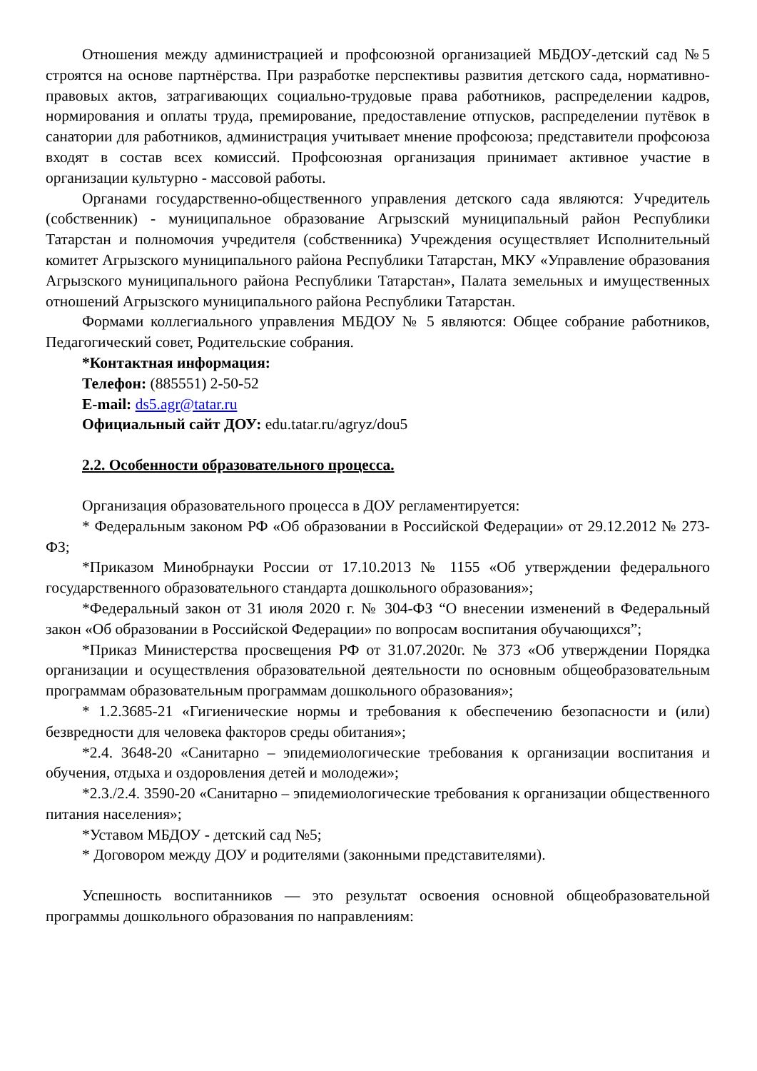Отношения между администрацией и профсоюзной организацией МБДОУ-детский сад №5 строятся на основе партнёрства. При разработке перспективы развития детского сада, нормативно-правовых актов, затрагивающих социально-трудовые права работников, распределении кадров, нормирования и оплаты труда, премирование, предоставление отпусков, распределении путёвок в санатории для работников, администрация учитывает мнение профсоюза; представители профсоюза входят в состав всех комиссий. Профсоюзная организация принимает активное участие в организации культурно - массовой работы.
Органами государственно-общественного управления детского сада являются: Учредитель (собственник) - муниципальное образование Агрызский муниципальный район Республики Татарстан и полномочия учредителя (собственника) Учреждения осуществляет Исполнительный комитет Агрызского муниципального района Республики Татарстан, МКУ «Управление образования Агрызского муниципального района Республики Татарстан», Палата земельных и имущественных отношений Агрызского муниципального района Республики Татарстан.
Формами коллегиального управления МБДОУ № 5 являются: Общее собрание работников, Педагогический совет, Родительские собрания.
*Контактная информация:
Телефон: (885551) 2-50-52
E-mail: ds5.agr@tatar.ru
Официальный сайт ДОУ: edu.tatar.ru/agryz/dou5
2.2. Особенности образовательного процесса.
Организация образовательного процесса в ДОУ регламентируется:
* Федеральным законом РФ «Об образовании в Российской Федерации» от 29.12.2012 № 273-ФЗ;
*Приказом Минобрнауки России от 17.10.2013 № 1155 «Об утверждении федерального государственного образовательного стандарта дошкольного образования»;
*Федеральный закон от 31 июля 2020 г. № 304-ФЗ “О внесении изменений в Федеральный закон «Об образовании в Российской Федерации» по вопросам воспитания обучающихся”;
*Приказ Министерства просвещения РФ от 31.07.2020г. № 373 «Об утверждении Порядка организации и осуществления образовательной деятельности по основным общеобразовательным программам образовательным программам дошкольного образования»;
* 1.2.3685-21 «Гигиенические нормы и требования к обеспечению безопасности и (или) безвредности для человека факторов среды обитания»;
*2.4. 3648-20 «Санитарно – эпидемиологические требования к организации воспитания и обучения, отдыха и оздоровления детей и молодежи»;
*2.3./2.4. 3590-20 «Санитарно – эпидемиологические требования к организации общественного питания населения»;
*Уставом МБДОУ - детский сад №5;
* Договором между ДОУ и родителями (законными представителями).
Успешность воспитанников — это результат освоения основной общеобразовательной программы дошкольного образования по направлениям: